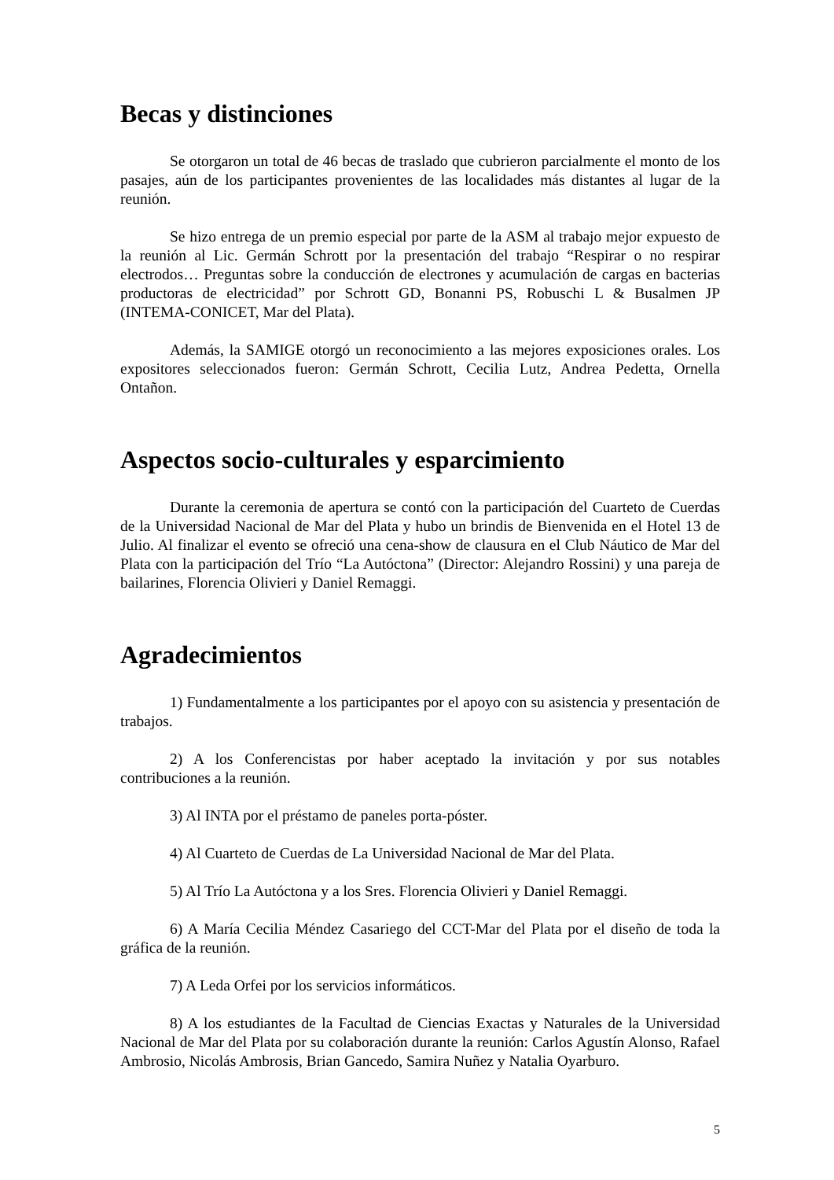Becas y distinciones
Se otorgaron un total de 46 becas de traslado que cubrieron parcialmente el monto de los pasajes, aún de los participantes provenientes de las localidades más distantes al lugar de la reunión.
Se hizo entrega de un premio especial por parte de la ASM al trabajo mejor expuesto de la reunión al Lic. Germán Schrott por la presentación del trabajo “Respirar o no respirar electrodos… Preguntas sobre la conducción de electrones y acumulación de cargas en bacterias productoras de electricidad” por Schrott GD, Bonanni PS, Robuschi L & Busalmen JP (INTEMA-CONICET, Mar del Plata).
Además, la SAMIGE otorgó un reconocimiento a las mejores exposiciones orales. Los expositores seleccionados fueron: Germán Schrott, Cecilia Lutz, Andrea Pedetta, Ornella Ontañon.
Aspectos socio-culturales y esparcimiento
Durante la ceremonia de apertura se contó con la participación del Cuarteto de Cuerdas de la Universidad Nacional de Mar del Plata y hubo un brindis de Bienvenida en el Hotel 13 de Julio. Al finalizar el evento se ofreció una cena-show de clausura en el Club Náutico de Mar del Plata con la participación del Trío “La Autóctona” (Director: Alejandro Rossini) y una pareja de bailarines, Florencia Olivieri y Daniel Remaggi.
Agradecimientos
1) Fundamentalmente a los participantes por el apoyo con su asistencia y presentación de trabajos.
2) A los Conferencistas por haber aceptado la invitación y por sus notables contribuciones a la reunión.
3) Al INTA por el préstamo de paneles porta-póster.
4) Al Cuarteto de Cuerdas de La Universidad Nacional de Mar del Plata.
5) Al Trío La Autóctona y a los Sres. Florencia Olivieri y Daniel Remaggi.
6) A María Cecilia Méndez Casariego del CCT-Mar del Plata por el diseño de toda la gráfica de la reunión.
7) A Leda Orfei por los servicios informáticos.
8) A los estudiantes de la Facultad de Ciencias Exactas y Naturales de la Universidad Nacional de Mar del Plata por su colaboración durante la reunión: Carlos Agustín Alonso, Rafael Ambrosio, Nicolás Ambrosis, Brian Gancedo, Samira Nuñez y Natalia Oyarburo.
5